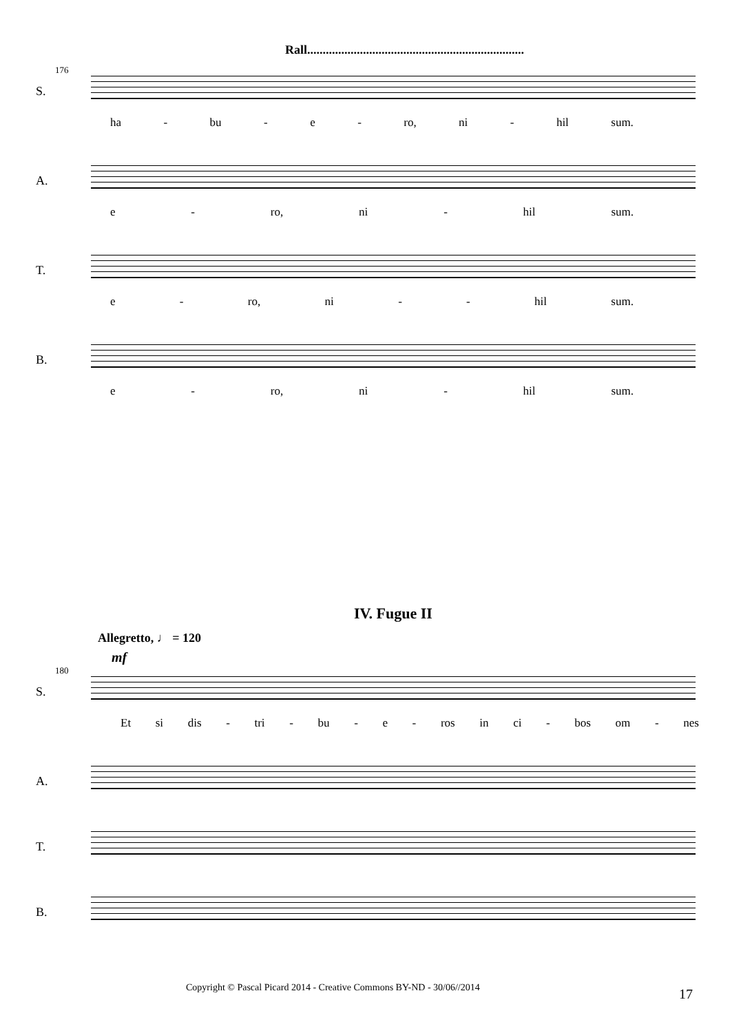Rall......................................................................
176
S.
ha - bu - e - ro, ni - hil sum.
A.
e - ro, ni - hil sum.
T.
e - ro, ni - - hil sum.
B.
e - ro, ni - hil sum.
IV. Fugue II
Allegretto, ♩ = 120
mf
180
S.
Et si dis - tri - bu - e - ros in ci - bos om - nes
A.
T.
B.
Copyright © Pascal Picard 2014 - Creative Commons BY-ND - 30/06//2014
17